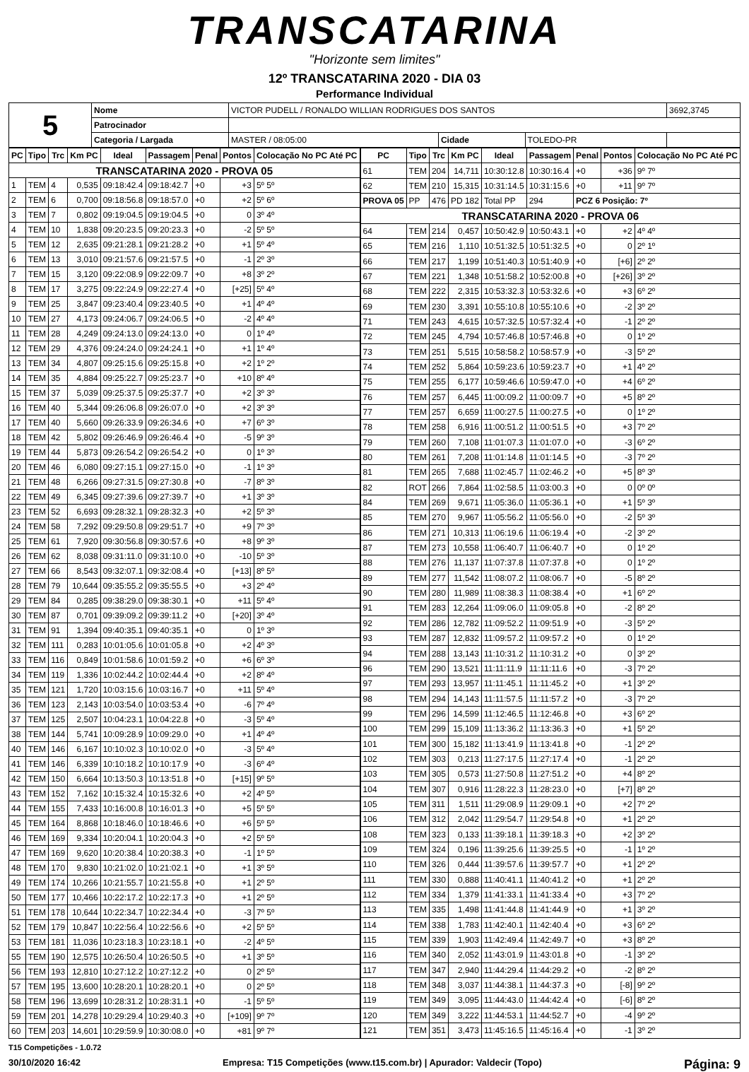TRANSCATARINA
"Horizonte sem limites"
12º TRANSCATARINA 2020 - DIA 03
Performance Individual
| 5 | Nome | VICTOR PUDELL / RONALDO WILLIAN RODRIGUES DOS SANTOS | | | | 3692,3745 |
| | Patrocinador | | | | | |
| | Categoria / Largada | MASTER / 08:05:00 | Cidade | TOLEDO-PR | | |
| PC | Tipo | Trc | Km PC | Ideal | Passagem | Penal | Pontos | Colocação No PC Até PC |
| --- | --- | --- | --- | --- | --- | --- | --- | --- |
| TRANSCATARINA 2020 - PROVA 05 | | | | | | | | |
| 1 | TEM | 4 | 0,535 | 09:18:42.4 | 09:18:42.7 | +0 | +3 | 5º 5º |
| 2 | TEM | 6 | 0,700 | 09:18:56.8 | 09:18:57.0 | +0 | +2 | 5º 6º |
| 3 | TEM | 7 | 0,802 | 09:19:04.5 | 09:19:04.5 | +0 | 0 | 3º 4º |
| 4 | TEM | 10 | 1,838 | 09:20:23.5 | 09:20:23.3 | +0 | -2 | 5º 5º |
| 5 | TEM | 12 | 2,635 | 09:21:28.1 | 09:21:28.2 | +0 | +1 | 5º 4º |
| 6 | TEM | 13 | 3,010 | 09:21:57.6 | 09:21:57.5 | +0 | -1 | 2º 3º |
| 7 | TEM | 15 | 3,120 | 09:22:08.9 | 09:22:09.7 | +0 | +8 | 3º 2º |
| 8 | TEM | 17 | 3,275 | 09:22:24.9 | 09:22:27.4 | +0 | [+25] | 5º 4º |
| 9 | TEM | 25 | 3,847 | 09:23:40.4 | 09:23:40.5 | +0 | +1 | 4º 4º |
| 10 | TEM | 27 | 4,173 | 09:24:06.7 | 09:24:06.5 | +0 | -2 | 4º 4º |
| 11 | TEM | 28 | 4,249 | 09:24:13.0 | 09:24:13.0 | +0 | 0 | 1º 4º |
| 12 | TEM | 29 | 4,376 | 09:24:24.0 | 09:24:24.1 | +0 | +1 | 1º 4º |
| 13 | TEM | 34 | 4,807 | 09:25:15.6 | 09:25:15.8 | +0 | +2 | 1º 2º |
| 14 | TEM | 35 | 4,884 | 09:25:22.7 | 09:25:23.7 | +0 | +10 | 8º 4º |
| 15 | TEM | 37 | 5,039 | 09:25:37.5 | 09:25:37.7 | +0 | +2 | 3º 3º |
| 16 | TEM | 40 | 5,344 | 09:26:06.8 | 09:26:07.0 | +0 | +2 | 3º 3º |
| 17 | TEM | 40 | 5,660 | 09:26:33.9 | 09:26:34.6 | +0 | +7 | 6º 3º |
| 18 | TEM | 42 | 5,802 | 09:26:46.9 | 09:26:46.4 | +0 | -5 | 9º 3º |
| 19 | TEM | 44 | 5,873 | 09:26:54.2 | 09:26:54.2 | +0 | 0 | 1º 3º |
| 20 | TEM | 46 | 6,080 | 09:27:15.1 | 09:27:15.0 | +0 | -1 | 1º 3º |
| 21 | TEM | 48 | 6,266 | 09:27:31.5 | 09:27:30.8 | +0 | -7 | 8º 3º |
| 22 | TEM | 49 | 6,345 | 09:27:39.6 | 09:27:39.7 | +0 | +1 | 3º 3º |
| 23 | TEM | 52 | 6,693 | 09:28:32.1 | 09:28:32.3 | +0 | +2 | 5º 3º |
| 24 | TEM | 58 | 7,292 | 09:29:50.8 | 09:29:51.7 | +0 | +9 | 7º 3º |
| 25 | TEM | 61 | 7,920 | 09:30:56.8 | 09:30:57.6 | +0 | +8 | 9º 3º |
| 26 | TEM | 62 | 8,038 | 09:31:11.0 | 09:31:10.0 | +0 | -10 | 5º 3º |
| 27 | TEM | 66 | 8,543 | 09:32:07.1 | 09:32:08.4 | +0 | [+13] | 8º 5º |
| 28 | TEM | 79 | 10,644 | 09:35:55.2 | 09:35:55.5 | +0 | +3 | 2º 4º |
| 29 | TEM | 84 | 0,285 | 09:38:29.0 | 09:38:30.1 | +0 | +11 | 5º 4º |
| 30 | TEM | 87 | 0,701 | 09:39:09.2 | 09:39:11.2 | +0 | [+20] | 3º 4º |
| 31 | TEM | 91 | 1,394 | 09:40:35.1 | 09:40:35.1 | +0 | 0 | 1º 3º |
| 32 | TEM | 111 | 0,283 | 10:01:05.6 | 10:01:05.8 | +0 | +2 | 4º 3º |
| 33 | TEM | 116 | 0,849 | 10:01:58.6 | 10:01:59.2 | +0 | +6 | 6º 3º |
| 34 | TEM | 119 | 1,336 | 10:02:44.2 | 10:02:44.4 | +0 | +2 | 8º 4º |
| 35 | TEM | 121 | 1,720 | 10:03:15.6 | 10:03:16.7 | +0 | +11 | 5º 4º |
| 36 | TEM | 123 | 2,143 | 10:03:54.0 | 10:03:53.4 | +0 | -6 | 7º 4º |
| 37 | TEM | 125 | 2,507 | 10:04:23.1 | 10:04:22.8 | +0 | -3 | 5º 4º |
| 38 | TEM | 144 | 5,741 | 10:09:28.9 | 10:09:29.0 | +0 | +1 | 4º 4º |
| 40 | TEM | 146 | 6,167 | 10:10:02.3 | 10:10:02.0 | +0 | -3 | 5º 4º |
| 41 | TEM | 146 | 6,339 | 10:10:18.2 | 10:10:17.9 | +0 | -3 | 6º 4º |
| 42 | TEM | 150 | 6,664 | 10:13:50.3 | 10:13:51.8 | +0 | [+15] | 9º 5º |
| 43 | TEM | 152 | 7,162 | 10:15:32.4 | 10:15:32.6 | +0 | +2 | 4º 5º |
| 44 | TEM | 155 | 7,433 | 10:16:00.8 | 10:16:01.3 | +0 | +5 | 5º 5º |
| 45 | TEM | 164 | 8,868 | 10:18:46.0 | 10:18:46.6 | +0 | +6 | 5º 5º |
| 46 | TEM | 169 | 9,334 | 10:20:04.1 | 10:20:04.3 | +0 | +2 | 5º 5º |
| 47 | TEM | 169 | 9,620 | 10:20:38.4 | 10:20:38.3 | +0 | -1 | 1º 5º |
| 48 | TEM | 170 | 9,830 | 10:21:02.0 | 10:21:02.1 | +0 | +1 | 3º 5º |
| 49 | TEM | 174 | 10,266 | 10:21:55.7 | 10:21:55.8 | +0 | +1 | 2º 5º |
| 50 | TEM | 177 | 10,466 | 10:22:17.2 | 10:22:17.3 | +0 | +1 | 2º 5º |
| 51 | TEM | 178 | 10,644 | 10:22:34.7 | 10:22:34.4 | +0 | -3 | 7º 5º |
| 52 | TEM | 179 | 10,847 | 10:22:56.4 | 10:22:56.6 | +0 | +2 | 5º 5º |
| 53 | TEM | 181 | 11,036 | 10:23:18.3 | 10:23:18.1 | +0 | -2 | 4º 5º |
| 55 | TEM | 190 | 12,575 | 10:26:50.4 | 10:26:50.5 | +0 | +1 | 3º 5º |
| 56 | TEM | 193 | 12,810 | 10:27:12.2 | 10:27:12.2 | +0 | 0 | 2º 5º |
| 57 | TEM | 195 | 13,600 | 10:28:20.1 | 10:28:20.1 | +0 | 0 | 2º 5º |
| 58 | TEM | 196 | 13,699 | 10:28:31.2 | 10:28:31.1 | +0 | -1 | 5º 5º |
| 59 | TEM | 201 | 14,278 | 10:29:29.4 | 10:29:40.3 | +0 | [+109] | 9º 7º |
| 60 | TEM | 203 | 14,601 | 10:29:59.9 | 10:30:08.0 | +0 | +81 | 9º 7º |
| PC | Tipo | Trc | Km PC | Ideal | Passagem | Penal | Pontos | Colocação No PC Até PC |
| --- | --- | --- | --- | --- | --- | --- | --- | --- |
| 61 | TEM | 204 | 14,711 | 10:30:12.8 | 10:30:16.4 | +0 | +36 | 9º 7º |
| 62 | TEM | 210 | 15,315 | 10:31:14.5 | 10:31:15.6 | +0 | +11 | 9º 7º |
| PROVA 05 | PP | 476 | PD 182 | Total PP | 294 | PCZ 6 Posição: 7º | | |
| TRANSCATARINA 2020 - PROVA 06 | | | | | | | | |
| 64 | TEM | 214 | 0,457 | 10:50:42.9 | 10:50:43.1 | +0 | +2 | 4º 4º |
| 65 | TEM | 216 | 1,110 | 10:51:32.5 | 10:51:32.5 | +0 | 0 | 2º 1º |
| 66 | TEM | 217 | 1,199 | 10:51:40.3 | 10:51:40.9 | +0 | [+6] | 2º 2º |
| 67 | TEM | 221 | 1,348 | 10:51:58.2 | 10:52:00.8 | +0 | [+26] | 3º 2º |
| 68 | TEM | 222 | 2,315 | 10:53:32.3 | 10:53:32.6 | +0 | +3 | 6º 2º |
| 69 | TEM | 230 | 3,391 | 10:55:10.8 | 10:55:10.6 | +0 | -2 | 3º 2º |
| 71 | TEM | 243 | 4,615 | 10:57:32.5 | 10:57:32.4 | +0 | -1 | 2º 2º |
| 72 | TEM | 245 | 4,794 | 10:57:46.8 | 10:57:46.8 | +0 | 0 | 1º 2º |
| 73 | TEM | 251 | 5,515 | 10:58:58.2 | 10:58:57.9 | +0 | -3 | 5º 2º |
| 74 | TEM | 252 | 5,864 | 10:59:23.6 | 10:59:23.7 | +0 | +1 | 4º 2º |
| 75 | TEM | 255 | 6,177 | 10:59:46.6 | 10:59:47.0 | +0 | +4 | 6º 2º |
| 76 | TEM | 257 | 6,445 | 11:00:09.2 | 11:00:09.7 | +0 | +5 | 8º 2º |
| 77 | TEM | 257 | 6,659 | 11:00:27.5 | 11:00:27.5 | +0 | 0 | 1º 2º |
| 78 | TEM | 258 | 6,916 | 11:00:51.2 | 11:00:51.5 | +0 | +3 | 7º 2º |
| 79 | TEM | 260 | 7,108 | 11:01:07.3 | 11:01:07.0 | +0 | -3 | 6º 2º |
| 80 | TEM | 261 | 7,208 | 11:01:14.8 | 11:01:14.5 | +0 | -3 | 7º 2º |
| 81 | TEM | 265 | 7,688 | 11:02:45.7 | 11:02:46.2 | +0 | +5 | 8º 3º |
| 82 | ROT | 266 | 7,864 | 11:02:58.5 | 11:03:00.3 | +0 | 0 | 0º 0º |
| 84 | TEM | 269 | 9,671 | 11:05:36.0 | 11:05:36.1 | +0 | +1 | 5º 3º |
| 85 | TEM | 270 | 9,967 | 11:05:56.2 | 11:05:56.0 | +0 | -2 | 5º 3º |
| 86 | TEM | 271 | 10,313 | 11:06:19.6 | 11:06:19.4 | +0 | -2 | 3º 2º |
| 87 | TEM | 273 | 10,558 | 11:06:40.7 | 11:06:40.7 | +0 | 0 | 1º 2º |
| 88 | TEM | 276 | 11,137 | 11:07:37.8 | 11:07:37.8 | +0 | 0 | 1º 2º |
| 89 | TEM | 277 | 11,542 | 11:08:07.2 | 11:08:06.7 | +0 | -5 | 8º 2º |
| 90 | TEM | 280 | 11,989 | 11:08:38.3 | 11:08:38.4 | +0 | +1 | 6º 2º |
| 91 | TEM | 283 | 12,264 | 11:09:06.0 | 11:09:05.8 | +0 | -2 | 8º 2º |
| 92 | TEM | 286 | 12,782 | 11:09:52.2 | 11:09:51.9 | +0 | -3 | 5º 2º |
| 93 | TEM | 287 | 12,832 | 11:09:57.2 | 11:09:57.2 | +0 | 0 | 1º 2º |
| 94 | TEM | 288 | 13,143 | 11:10:31.2 | 11:10:31.2 | +0 | 0 | 3º 2º |
| 96 | TEM | 290 | 13,521 | 11:11:11.9 | 11:11:11.6 | +0 | -3 | 7º 2º |
| 97 | TEM | 293 | 13,957 | 11:11:45.1 | 11:11:45.2 | +0 | +1 | 3º 2º |
| 98 | TEM | 294 | 14,143 | 11:11:57.5 | 11:11:57.2 | +0 | -3 | 7º 2º |
| 99 | TEM | 296 | 14,599 | 11:12:46.5 | 11:12:46.8 | +0 | +3 | 6º 2º |
| 100 | TEM | 299 | 15,109 | 11:13:36.2 | 11:13:36.3 | +0 | +1 | 5º 2º |
| 101 | TEM | 300 | 15,182 | 11:13:41.9 | 11:13:41.8 | +0 | -1 | 2º 2º |
| 102 | TEM | 303 | 0,213 | 11:27:17.5 | 11:27:17.4 | +0 | -1 | 2º 2º |
| 103 | TEM | 305 | 0,573 | 11:27:50.8 | 11:27:51.2 | +0 | +4 | 8º 2º |
| 104 | TEM | 307 | 0,916 | 11:28:22.3 | 11:28:23.0 | +0 | [+7] | 8º 2º |
| 105 | TEM | 311 | 1,511 | 11:29:08.9 | 11:29:09.1 | +0 | +2 | 7º 2º |
| 106 | TEM | 312 | 2,042 | 11:29:54.7 | 11:29:54.8 | +0 | +1 | 2º 2º |
| 108 | TEM | 323 | 0,133 | 11:39:18.1 | 11:39:18.3 | +0 | +2 | 3º 2º |
| 109 | TEM | 324 | 0,196 | 11:39:25.6 | 11:39:25.5 | +0 | -1 | 1º 2º |
| 110 | TEM | 326 | 0,444 | 11:39:57.6 | 11:39:57.7 | +0 | +1 | 2º 2º |
| 111 | TEM | 330 | 0,888 | 11:40:41.1 | 11:40:41.2 | +0 | +1 | 2º 2º |
| 112 | TEM | 334 | 1,379 | 11:41:33.1 | 11:41:33.4 | +0 | +3 | 7º 2º |
| 113 | TEM | 335 | 1,498 | 11:41:44.8 | 11:41:44.9 | +0 | +1 | 3º 2º |
| 114 | TEM | 338 | 1,783 | 11:42:40.1 | 11:42:40.4 | +0 | +3 | 6º 2º |
| 115 | TEM | 339 | 1,903 | 11:42:49.4 | 11:42:49.7 | +0 | +3 | 8º 2º |
| 116 | TEM | 340 | 2,052 | 11:43:01.9 | 11:43:01.8 | +0 | -1 | 3º 2º |
| 117 | TEM | 347 | 2,940 | 11:44:29.4 | 11:44:29.2 | +0 | -2 | 8º 2º |
| 118 | TEM | 348 | 3,037 | 11:44:38.1 | 11:44:37.3 | +0 | [-8] | 9º 2º |
| 119 | TEM | 349 | 3,095 | 11:44:43.0 | 11:44:42.4 | +0 | [-6] | 8º 2º |
| 120 | TEM | 349 | 3,222 | 11:44:53.1 | 11:44:52.7 | +0 | -4 | 9º 2º |
| 121 | TEM | 351 | 3,473 | 11:45:16.5 | 11:45:16.4 | +0 | -1 | 3º 2º |
T15 Competições - 1.0.72
30/10/2020 16:42 Empresa: T15 Competições (www.t15.com.br) | Apurador: Valdecir (Topo) Página: 9